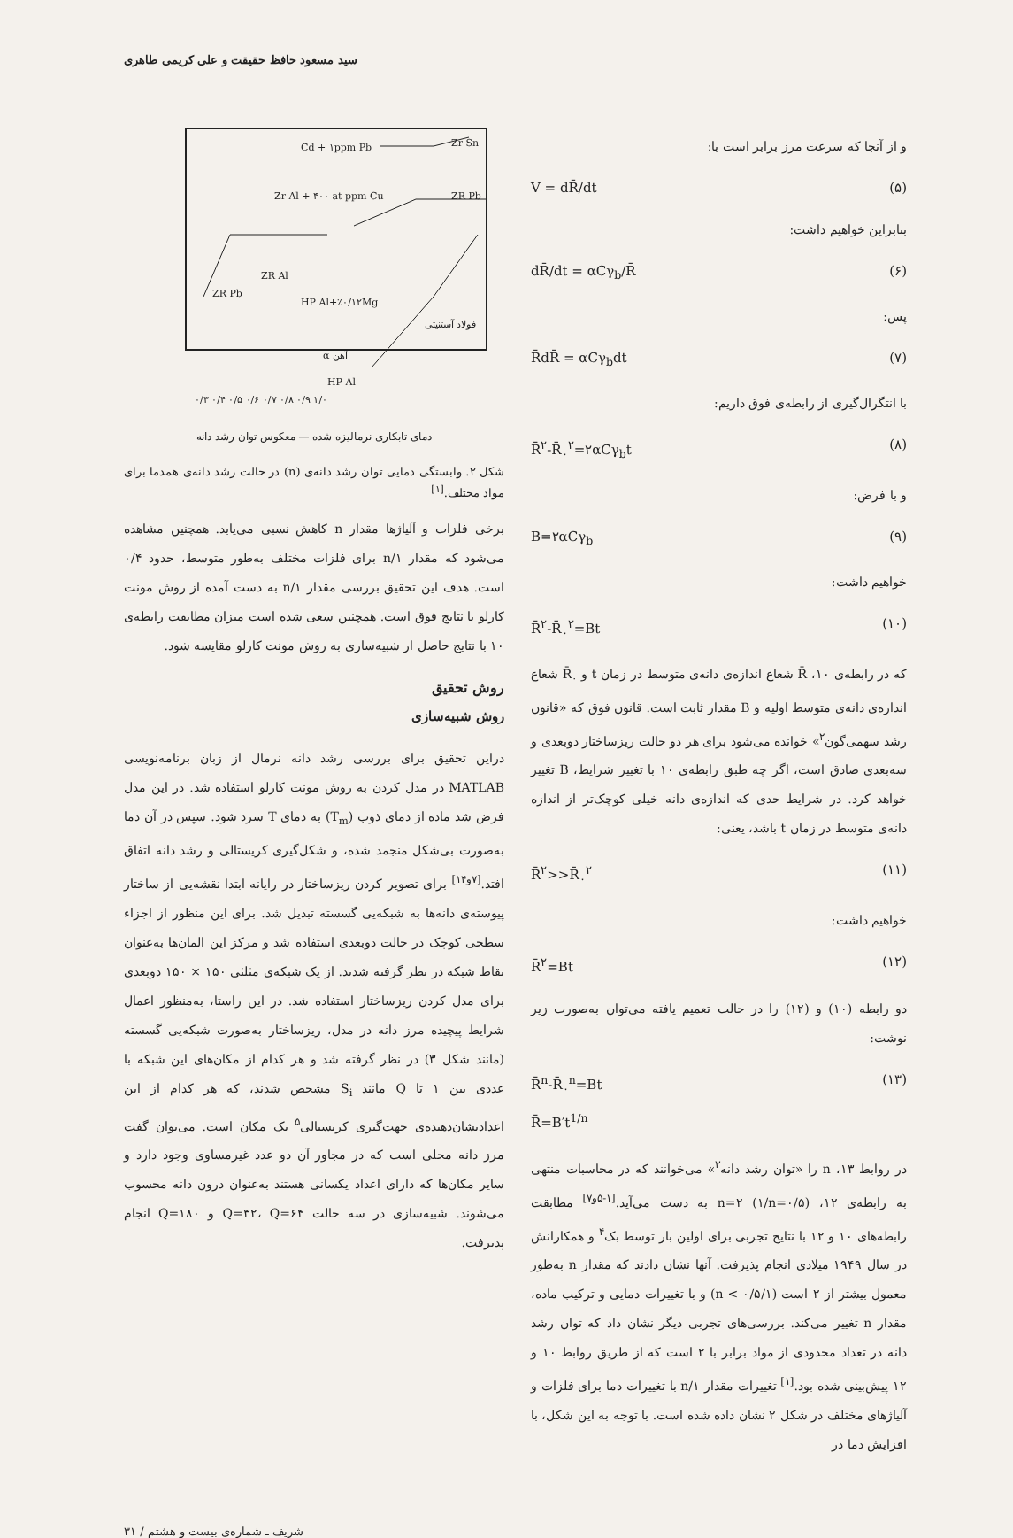سید مسعود حافظ حقیقت و علی کریمی طاهری
و از آنجا که سرعت مرز برابر است با:
V = dR̄/dt (۵)
بنابراین خواهیم داشت:
dR̄/dt = αCγ<sub>b</sub>/R̄ (۶)
پس:
R̄dR̄ = αCγ<sub>b</sub>dt (۷)
با انتگرال‌گیری از رابطه‌ی فوق داریم:
R̄<sup>۲</sup>-R̄<sub>۰</sub><sup>۲</sup>=۲αCγ<sub>b</sub>t (۸)
و با فرض:
B=۲αCγ<sub>b</sub> (۹)
خواهیم داشت:
R̄<sup>۲</sup>-R̄<sub>۰</sub><sup>۲</sup>=Bt (۱۰)
که در رابطه‌ی ۱۰، R̄ شعاع اندازه‌ی دانه‌ی متوسط در زمان t و R̄<sub>۰</sub> شعاع اندازه‌ی دانه‌ی متوسط اولیه و B مقدار ثابت است. قانون فوق که «قانون رشد سهمی‌گون<sup>۲</sup>» خوانده می‌شود برای هر دو حالت ریزساختار دوبعدی و سه‌بعدی صادق است، اگر چه طبق رابطه‌ی ۱۰ با تغییر شرایط، B تغییر خواهد کرد. در شرایط حدی که اندازه‌ی دانه خیلی کوچک‌تر از اندازه دانه‌ی متوسط در زمان t باشد، یعنی:
R̄<sup>۲</sup>>>R̄<sub>۰</sub><sup>۲</sup> (۱۱)
خواهیم داشت:
R̄<sup>۲</sup>=Bt (۱۲)
دو رابطه (۱۰) و (۱۲) را در حالت تعمیم یافته می‌توان به‌صورت زیر نوشت:
R̄<sup>n</sup>-R̄<sub>۰</sub><sup>n</sup>=Bt
R̄=B′t<sup>1/n</sup> (۱۳)
در روابط ۱۳، n را «توان رشد دانه<sup>۳</sup>» می‌خوانند که در محاسبات منتهی به رابطه‌ی ۱۲، n=۲ (۱/n=۰/۵) به دست می‌آید.<sup>[۱-۵و۷]</sup> مطابقت رابطه‌های ۱۰ و ۱۲ با نتایج تجربی برای اولین بار توسط بک<sup>۴</sup> و همکارانش در سال ۱۹۴۹ میلادی انجام پذیرفت. آنها نشان دادند که مقدار n به‌طور معمول بیشتر از ۲ است (۱/n < ۰/۵) و با تغییرات دمایی و ترکیب ماده، مقدار n تغییر می‌کند. بررسی‌های تجربی دیگر نشان داد که توان رشد دانه در تعداد محدودی از مواد برابر با ۲ است که از طریق روابط ۱۰ و ۱۲ پیش‌بینی شده بود.<sup>[۱]</sup> تغییرات مقدار ۱/n با تغییرات دما برای فلزات و آلیاژهای مختلف در شکل ۲ نشان داده شده است. با توجه به این شکل، با افزایش دما در
Cd + ۱ppm Pb
Zr Sn
Zr Al + ۴۰۰ at ppm Cu
ZR Pb
HP Al+٪۰/۱۲Mg
ZR Al
ZR Pb
HP Al
فولاد آستنیتی
α آهن
۰/۳ ۰/۴ ۰/۵ ۰/۶ ۰/۷ ۰/۸ ۰/۹ ۱/۰
دمای تابکاری نرمالیزه شده — معکوس توان رشد دانه
شکل ۲. وابستگی دمایی توان رشد دانه‌ی (n) در حالت رشد دانه‌ی همدما برای مواد مختلف.<sup>[۱]</sup>
برخی فلزات و آلیاژها مقدار n کاهش نسبی می‌یابد. همچنین مشاهده می‌شود که مقدار ۱/n برای فلزات مختلف به‌طور متوسط، حدود ۰/۴ است. هدف این تحقیق بررسی مقدار ۱/n به دست آمده از روش مونت کارلو با نتایج فوق است. همچنین سعی شده است میزان مطابقت رابطه‌ی ۱۰ با نتایج حاصل از شبیه‌سازی به روش مونت کارلو مقایسه شود.
روش تحقیق
روش شبیه‌سازی
دراین تحقیق برای بررسی رشد دانه نرمال از زبان برنامه‌نویسی MATLAB در مدل کردن به روش مونت کارلو استفاده شد. در این مدل فرض شد ماده از دمای ذوب (T<sub>m</sub>) به دمای T سرد شود. سپس در آن دما به‌صورت بی‌شکل منجمد شده، و شکل‌گیری کریستالی و رشد دانه اتفاق افتد.<sup>[۷و۱۴]</sup> برای تصویر کردن ریزساختار در رایانه ابتدا نقشه‌یی از ساختار پیوسته‌ی دانه‌ها به شبکه‌یی گسسته تبدیل شد. برای این منظور از اجزاء سطحی کوچک در حالت دوبعدی استفاده شد و مرکز این المان‌ها به‌عنوان نقاط شبکه در نظر گرفته شدند. از یک شبکه‌ی مثلثی ۱۵۰ × ۱۵۰ دوبعدی برای مدل کردن ریزساختار استفاده شد. در این راستا، به‌منظور اعمال شرایط پیچیده مرز دانه در مدل، ریزساختار به‌صورت شبکه‌یی گسسته (مانند شکل ۳) در نظر گرفته شد و هر کدام از مکان‌های این شبکه با عددی بین ۱ تا Q مانند S<sub>i</sub> مشخص شدند، که هر کدام از این اعدادنشان‌دهنده‌ی جهت‌گیری کریستالی<sup>۵</sup> یک مکان است. می‌توان گفت مرز دانه محلی است که در مجاور آن دو عدد غیرمساوی وجود دارد و سایر مکان‌ها که دارای اعداد یکسانی هستند به‌عنوان درون دانه محسوب می‌شوند. شبیه‌سازی در سه حالت Q=۳۲، Q=۶۴ و Q=۱۸۰ انجام پذیرفت.
شریف ـ شماره‌ی بیست و هشتم / ۳۱